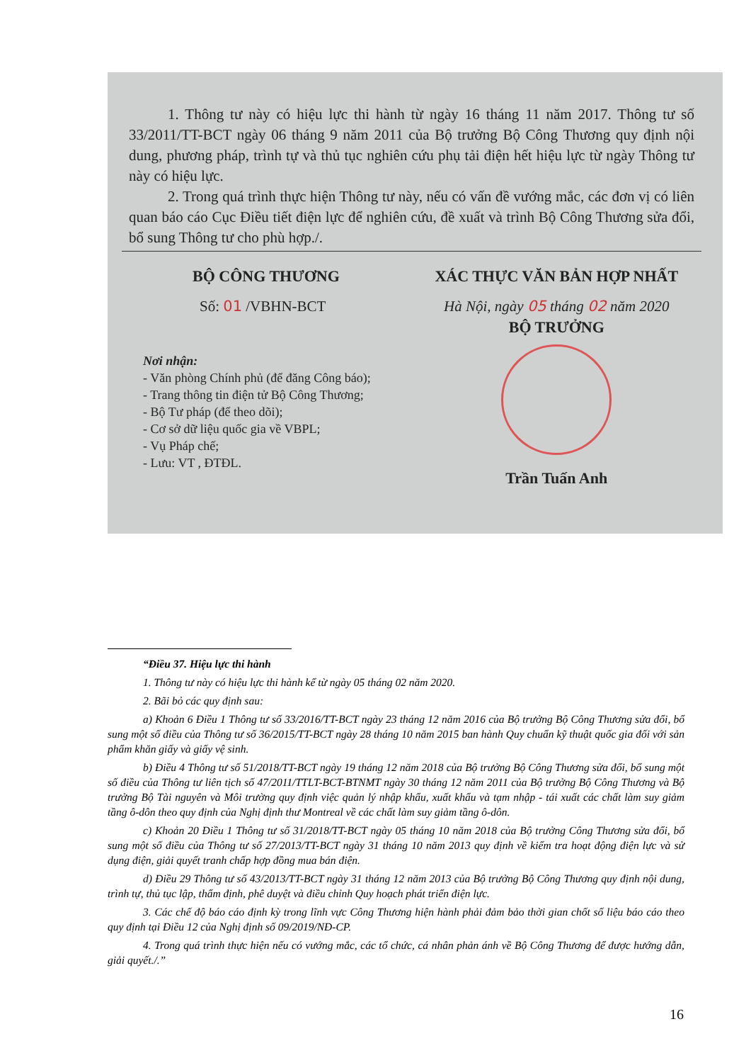1. Thông tư này có hiệu lực thi hành từ ngày 16 tháng 11 năm 2017. Thông tư số 33/2011/TT-BCT ngày 06 tháng 9 năm 2011 của Bộ trưởng Bộ Công Thương quy định nội dung, phương pháp, trình tự và thủ tục nghiên cứu phụ tải điện hết hiệu lực từ ngày Thông tư này có hiệu lực.
2. Trong quá trình thực hiện Thông tư này, nếu có vấn đề vướng mắc, các đơn vị có liên quan báo cáo Cục Điều tiết điện lực để nghiên cứu, đề xuất và trình Bộ Công Thương sửa đổi, bổ sung Thông tư cho phù hợp./.
BỘ CÔNG THƯƠNG
Số: 01 /VBHN-BCT
Nơi nhận:
- Văn phòng Chính phủ (để đăng Công báo);
- Trang thông tin điện tử Bộ Công Thương;
- Bộ Tư pháp (để theo dõi);
- Cơ sở dữ liệu quốc gia về VBPL;
- Vụ Pháp chế;
- Lưu: VT , ĐTĐL.
XÁC THỰC VĂN BẢN HỢP NHẤT
Hà Nội, ngày 05 tháng 02 năm 2020
BỘ TRƯỞNG
Trần Tuấn Anh
“Điều 37. Hiệu lực thi hành
1. Thông tư này có hiệu lực thi hành kể từ ngày 05 tháng 02 năm 2020.
2. Bãi bỏ các quy định sau:
a) Khoản 6 Điều 1 Thông tư số 33/2016/TT-BCT ngày 23 tháng 12 năm 2016 của Bộ trưởng Bộ Công Thương sửa đổi, bổ sung một số điều của Thông tư số 36/2015/TT-BCT ngày 28 tháng 10 năm 2015 ban hành Quy chuẩn kỹ thuật quốc gia đối với sản phẩm khăn giấy và giấy vệ sinh.
b) Điều 4 Thông tư số 51/2018/TT-BCT ngày 19 tháng 12 năm 2018 của Bộ trưởng Bộ Công Thương sửa đổi, bổ sung một số điều của Thông tư liên tịch số 47/2011/TTLT-BCT-BTNMT ngày 30 tháng 12 năm 2011 của Bộ trưởng Bộ Công Thương và Bộ trưởng Bộ Tài nguyên và Môi trường quy định việc quản lý nhập khẩu, xuất khẩu và tạm nhập - tái xuất các chất làm suy giảm tầng ô-dôn theo quy định của Nghị định thư Montreal về các chất làm suy giảm tầng ô-dôn.
c) Khoản 20 Điều 1 Thông tư số 31/2018/TT-BCT ngày 05 tháng 10 năm 2018 của Bộ trưởng Công Thương sửa đổi, bổ sung một số điều của Thông tư số 27/2013/TT-BCT ngày 31 tháng 10 năm 2013 quy định về kiểm tra hoạt động điện lực và sử dụng điện, giải quyết tranh chấp hợp đồng mua bán điện.
d) Điều 29 Thông tư số 43/2013/TT-BCT ngày 31 tháng 12 năm 2013 của Bộ trưởng Bộ Công Thương quy định nội dung, trình tự, thủ tục lập, thẩm định, phê duyệt và điều chỉnh Quy hoạch phát triển điện lực.
3. Các chế độ báo cáo định kỳ trong lĩnh vực Công Thương hiện hành phải đảm bảo thời gian chốt số liệu báo cáo theo quy định tại Điều 12 của Nghị định số 09/2019/NĐ-CP.
4. Trong quá trình thực hiện nếu có vướng mắc, các tổ chức, cá nhân phản ánh về Bộ Công Thương để được hướng dẫn, giải quyết./.”
16